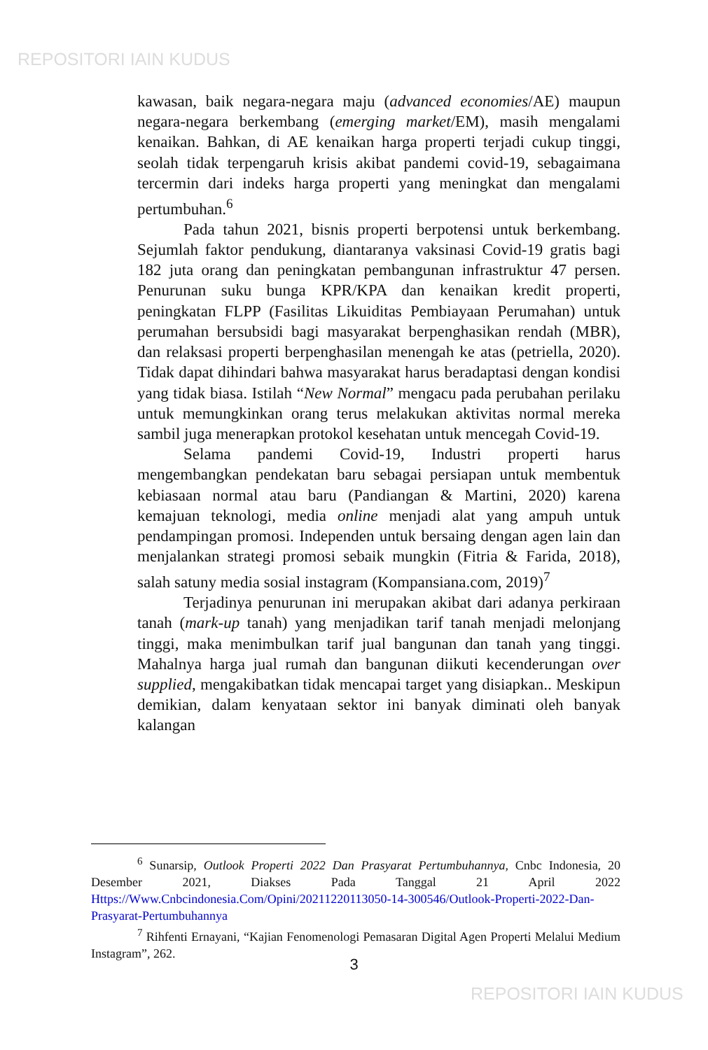REPOSITORI IAIN KUDUS
kawasan, baik negara-negara maju (advanced economies/AE) maupun negara-negara berkembang (emerging market/EM), masih mengalami kenaikan. Bahkan, di AE kenaikan harga properti terjadi cukup tinggi, seolah tidak terpengaruh krisis akibat pandemi covid-19, sebagaimana tercermin dari indeks harga properti yang meningkat dan mengalami pertumbuhan.<sup>6</sup>
Pada tahun 2021, bisnis properti berpotensi untuk berkembang. Sejumlah faktor pendukung, diantaranya vaksinasi Covid-19 gratis bagi 182 juta orang dan peningkatan pembangunan infrastruktur 47 persen. Penurunan suku bunga KPR/KPA dan kenaikan kredit properti, peningkatan FLPP (Fasilitas Likuiditas Pembiayaan Perumahan) untuk perumahan bersubsidi bagi masyarakat berpenghasikan rendah (MBR), dan relaksasi properti berpenghasilan menengah ke atas (petriella, 2020). Tidak dapat dihindari bahwa masyarakat harus beradaptasi dengan kondisi yang tidak biasa. Istilah “New Normal” mengacu pada perubahan perilaku untuk memungkinkan orang terus melakukan aktivitas normal mereka sambil juga menerapkan protokol kesehatan untuk mencegah Covid-19.
Selama pandemi Covid-19, Industri properti harus mengembangkan pendekatan baru sebagai persiapan untuk membentuk kebiasaan normal atau baru (Pandiangan & Martini, 2020) karena kemajuan teknologi, media online menjadi alat yang ampuh untuk pendampingan promosi. Independen untuk bersaing dengan agen lain dan menjalankan strategi promosi sebaik mungkin (Fitria & Farida, 2018), salah satuny media sosial instagram (Kompansiana.com, 2019)<sup>7</sup>
Terjadinya penurunan ini merupakan akibat dari adanya perkiraan tanah (mark-up tanah) yang menjadikan tarif tanah menjadi melonjang tinggi, maka menimbulkan tarif jual bangunan dan tanah yang tinggi. Mahalnya harga jual rumah dan bangunan diikuti kecenderungan over supplied, mengakibatkan tidak mencapai target yang disiapkan.. Meskipun demikian, dalam kenyataan sektor ini banyak diminati oleh banyak kalangan
<sup>6</sup> Sunarsip, Outlook Properti 2022 Dan Prasyarat Pertumbuhannya, Cnbc Indonesia, 20 Desember 2021, Diakses Pada Tanggal 21 April 2022 Https://Www.Cnbcindonesia.Com/Opini/20211220113050-14-300546/Outlook-Properti-2022-Dan-Prasyarat-Pertumbuhannya
<sup>7</sup> Rihfenti Ernayani, “Kajian Fenomenologi Pemasaran Digital Agen Properti Melalui Medium Instagram”, 262.
3
REPOSITORI IAIN KUDUS